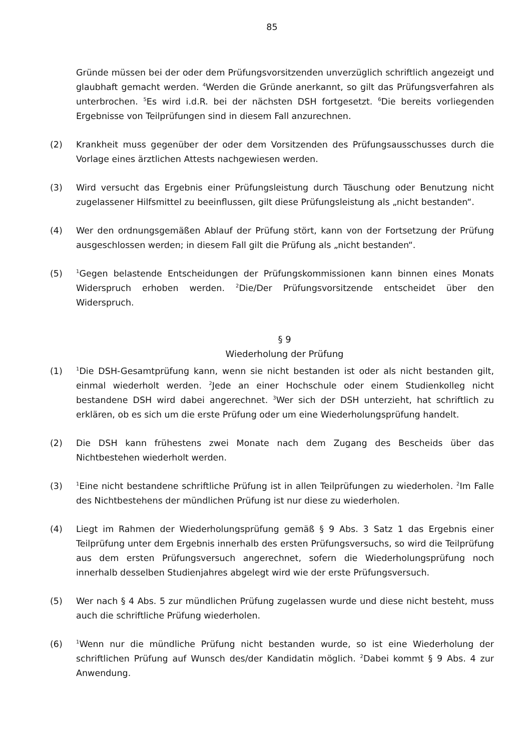85
Gründe müssen bei der oder dem Prüfungsvorsitzenden unverzüglich schriftlich angezeigt und glaubhaft gemacht werden. <sup>4</sup>Werden die Gründe anerkannt, so gilt das Prüfungsverfahren als unterbrochen. <sup>5</sup>Es wird i.d.R. bei der nächsten DSH fortgesetzt. <sup>6</sup>Die bereits vorliegenden Ergebnisse von Teilprüfungen sind in diesem Fall anzurechnen.
(2) Krankheit muss gegenüber der oder dem Vorsitzenden des Prüfungsausschusses durch die Vorlage eines ärztlichen Attests nachgewiesen werden.
(3) Wird versucht das Ergebnis einer Prüfungsleistung durch Täuschung oder Benutzung nicht zugelassener Hilfsmittel zu beeinflussen, gilt diese Prüfungsleistung als „nicht bestanden“.
(4) Wer den ordnungsgemäßen Ablauf der Prüfung stört, kann von der Fortsetzung der Prüfung ausgeschlossen werden; in diesem Fall gilt die Prüfung als „nicht bestanden“.
(5)
<sup>1</sup> Gegen belastende Entscheidungen der Prüfungskommissionen kann binnen eines Monats Widerspruch erhoben werden. <sup>2</sup>Die/Der Prüfungsvorsitzende entscheidet über den Widerspruch.
§ 9
Wiederholung der Prüfung
(1)
<sup>1</sup> Die DSH-Gesamtprüfung kann, wenn sie nicht bestanden ist oder als nicht bestanden gilt, einmal wiederholt werden. <sup>2</sup>Jede an einer Hochschule oder einem Studienkolleg nicht bestandene DSH wird dabei angerechnet. <sup>3</sup>Wer sich der DSH unterzieht, hat schriftlich zu erklären, ob es sich um die erste Prüfung oder um eine Wiederholungsprüfung handelt.
(2) Die DSH kann frühestens zwei Monate nach dem Zugang des Bescheids über das Nichtbestehen wiederholt werden.
(3)
<sup>1</sup> Eine nicht bestandene schriftliche Prüfung ist in allen Teilprüfungen zu wiederholen. <sup>2</sup>Im Falle des Nichtbestehens der mündlichen Prüfung ist nur diese zu wiederholen.
(4) Liegt im Rahmen der Wiederholungsprüfung gemäß § 9 Abs. 3 Satz 1 das Ergebnis einer Teilprüfung unter dem Ergebnis innerhalb des ersten Prüfungsversuchs, so wird die Teilprüfung aus dem ersten Prüfungsversuch angerechnet, sofern die Wiederholungsprüfung noch innerhalb desselben Studienjahres abgelegt wird wie der erste Prüfungsversuch.
(5) Wer nach § 4 Abs. 5 zur mündlichen Prüfung zugelassen wurde und diese nicht besteht, muss auch die schriftliche Prüfung wiederholen.
(6)
<sup>1</sup> Wenn nur die mündliche Prüfung nicht bestanden wurde, so ist eine Wiederholung der schriftlichen Prüfung auf Wunsch des/der Kandidatin möglich. <sup>2</sup>Dabei kommt § 9 Abs. 4 zur Anwendung.